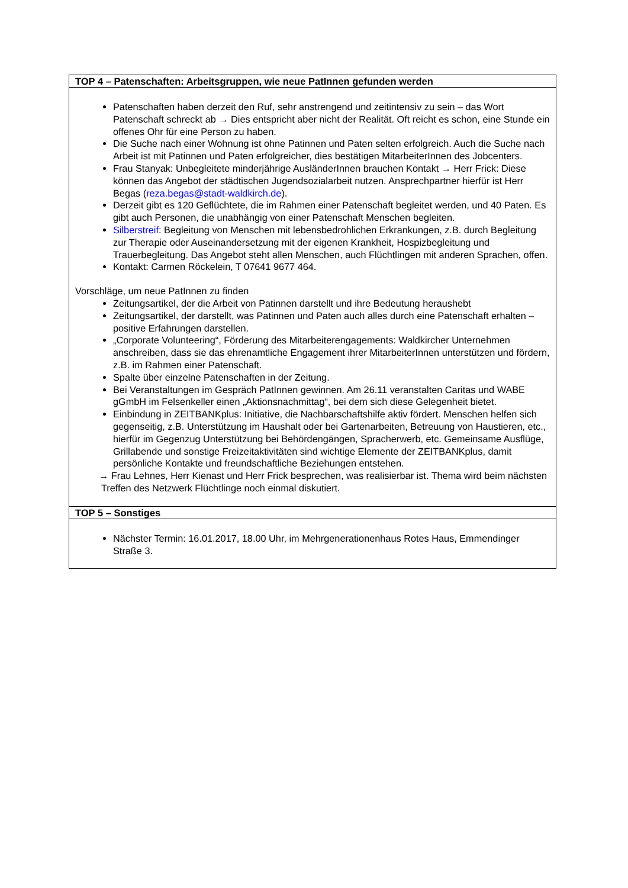| TOP 4 – Patenschaften: Arbeitsgruppen, wie neue PatInnen gefunden werden |
| --- |
| Patenschaften haben derzeit den Ruf, sehr anstrengend und zeitintensiv zu sein – das Wort Patenschaft schreckt ab → Dies entspricht aber nicht der Realität. Oft reicht es schon, eine Stunde ein offenes Ohr für eine Person zu haben. Die Suche nach einer Wohnung ist ohne Patinnen und Paten selten erfolgreich. Auch die Suche nach Arbeit ist mit Patinnen und Paten erfolgreicher, dies bestätigen MitarbeiterInnen des Jobcenters. Frau Stanyak: Unbegleitete minderjährige AusländerInnen brauchen Kontakt → Herr Frick: Diese können das Angebot der städtischen Jugendsozialarbeit nutzen. Ansprechpartner hierfür ist Herr Begas ( reza.begas@stadt-waldkirch.de ). Derzeit gibt es 120 Geflüchtete, die im Rahmen einer Patenschaft begleitet werden, und 40 Paten. Es gibt auch Personen, die unabhängig von einer Patenschaft Menschen begleiten. Silberstreif : Begleitung von Menschen mit lebensbedrohlichen Erkrankungen, z.B. durch Begleitung zur Therapie oder Auseinandersetzung mit der eigenen Krankheit, Hospizbegleitung und Trauerbegleitung. Das Angebot steht allen Menschen, auch Flüchtlingen mit anderen Sprachen, offen. Kontakt: Carmen Röckelein, T 07641 9677 464. Vorschläge, um neue PatInnen zu finden Zeitungsartikel, der die Arbeit von Patinnen darstellt und ihre Bedeutung heraushebt Zeitungsartikel, der darstellt, was Patinnen und Paten auch alles durch eine Patenschaft erhalten – positive Erfahrungen darstellen. „Corporate Volunteering“, Förderung des Mitarbeiterengagements: Waldkircher Unternehmen anschreiben, dass sie das ehrenamtliche Engagement ihrer MitarbeiterInnen unterstützen und fördern, z.B. im Rahmen einer Patenschaft. Spalte über einzelne Patenschaften in der Zeitung. Bei Veranstaltungen im Gespräch PatInnen gewinnen. Am 26.11 veranstalten Caritas und WABE gGmbH im Felsenkeller einen „Aktionsnachmittag“, bei dem sich diese Gelegenheit bietet. Einbindung in ZEITBANKplus: Initiative, die Nachbarschaftshilfe aktiv fördert. Menschen helfen sich gegenseitig, z.B. Unterstützung im Haushalt oder bei Gartenarbeiten, Betreuung von Haustieren, etc., hierfür im Gegenzug Unterstützung bei Behördengängen, Spracherwerb, etc. Gemeinsame Ausflüge, Grillabende und sonstige Freizeitaktivitäten sind wichtige Elemente der ZEITBANKplus, damit persönliche Kontakte und freundschaftliche Beziehungen entstehen. → Frau Lehnes, Herr Kienast und Herr Frick besprechen, was realisierbar ist. Thema wird beim nächsten Treffen des Netzwerk Flüchtlinge noch einmal diskutiert. |
| TOP 5 – Sonstiges |
| Nächster Termin: 16.01.2017, 18.00 Uhr, im Mehrgenerationenhaus Rotes Haus, Emmendinger Straße 3. |